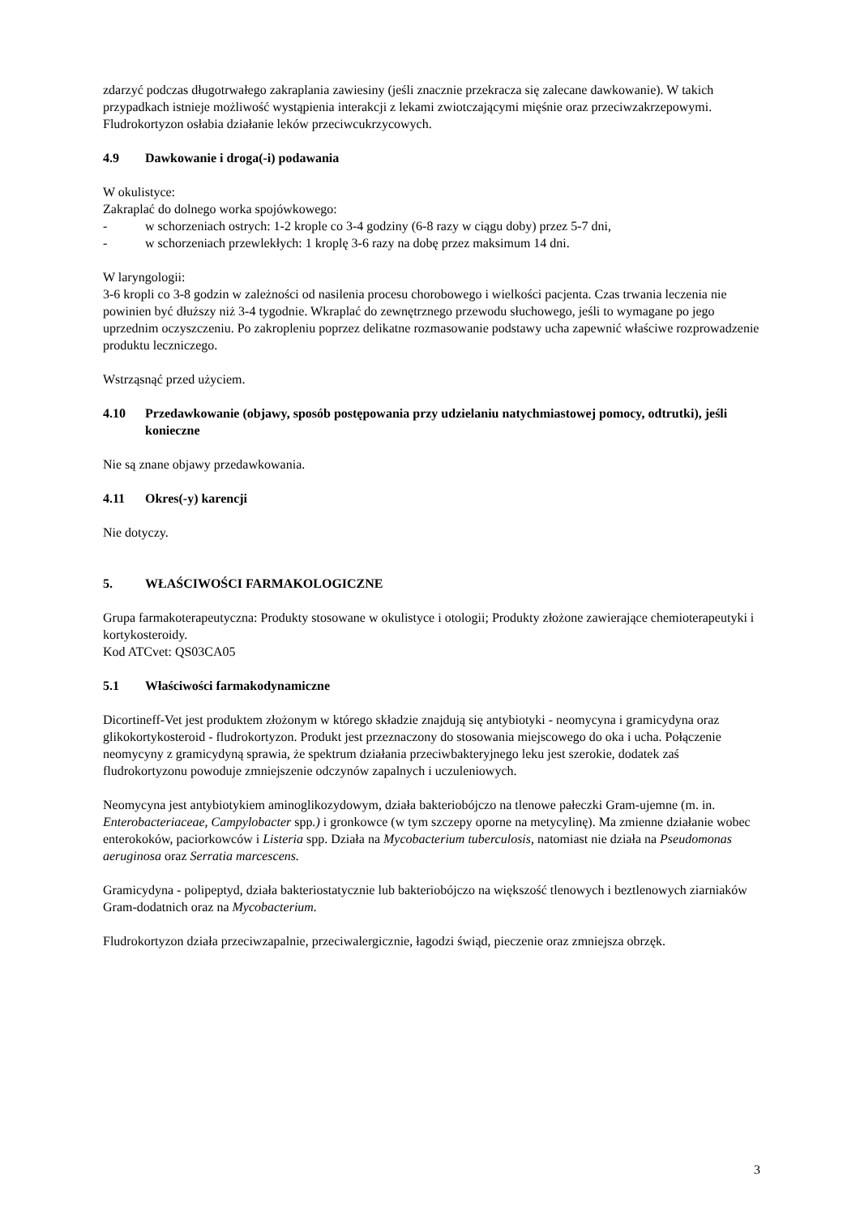zdarzyć podczas długotrwałego zakraplania zawiesiny (jeśli znacznie przekracza się zalecane dawkowanie). W takich przypadkach istnieje możliwość wystąpienia interakcji z lekami zwiotczającymi mięśnie oraz przeciwzakrzepowymi.
Fludrokortyzon osłabia działanie leków przeciwcukrzycowych.
4.9 Dawkowanie i droga(-i) podawania
W okulistyce:
Zakraplać do dolnego worka spojówkowego:
- w schorzeniach ostrych: 1-2 krople co 3-4 godziny (6-8 razy w ciągu doby) przez 5-7 dni,
- w schorzeniach przewlekłych: 1 kroplę 3-6 razy na dobę przez maksimum 14 dni.
W laryngologii:
3-6 kropli co 3-8 godzin w zależności od nasilenia procesu chorobowego i wielkości pacjenta. Czas trwania leczenia nie powinien być dłuższy niż 3-4 tygodnie. Wkraplać do zewnętrznego przewodu słuchowego, jeśli to wymagane po jego uprzednim oczyszczeniu. Po zakropleniu poprzez delikatne rozmasowanie podstawy ucha zapewnić właściwe rozprowadzenie produktu leczniczego.
Wstrząsnąć przed użyciem.
4.10 Przedawkowanie (objawy, sposób postępowania przy udzielaniu natychmiastowej pomocy, odtrutki), jeśli konieczne
Nie są znane objawy przedawkowania.
4.11 Okres(-y) karencji
Nie dotyczy.
5. WŁAŚCIWOŚCI FARMAKOLOGICZNE
Grupa farmakoterapeutyczna: Produkty stosowane w okulistyce i otologii; Produkty złożone zawierające chemioterapeutyki i kortykosteroidy.
Kod ATCvet: QS03CA05
5.1 Właściwości farmakodynamiczne
Dicortineff-Vet jest produktem złożonym w którego składzie znajdują się antybiotyki - neomycyna i gramicydyna oraz glikokortykosteroid - fludrokortyzon. Produkt jest przeznaczony do stosowania miejscowego do oka i ucha. Połączenie neomycyny z gramicydyną sprawia, że spektrum działania przeciwbakteryjnego leku jest szerokie, dodatek zaś fludrokortyzonu powoduje zmniejszenie odczynów zapalnych i uczuleniowych.
Neomycyna jest antybiotykiem aminoglikozydowym, działa bakteriobójczo na tlenowe pałeczki Gram-ujemne (m. in. Enterobacteriaceae, Campylobacter spp.) i gronkowce (w tym szczepy oporne na metycylinę). Ma zmienne działanie wobec enterokoków, paciorkowców i Listeria spp. Działa na Mycobacterium tuberculosis, natomiast nie działa na Pseudomonas aeruginosa oraz Serratia marcescens.
Gramicydyna - polipeptyd, działa bakteriostatycznie lub bakteriobójczo na większość tlenowych i beztlenowych ziarniaków Gram-dodatnich oraz na Mycobacterium.
Fludrokortyzon działa przeciwzapalnie, przeciwalergicznie, łagodzi świąd, pieczenie oraz zmniejsza obrzęk.
3